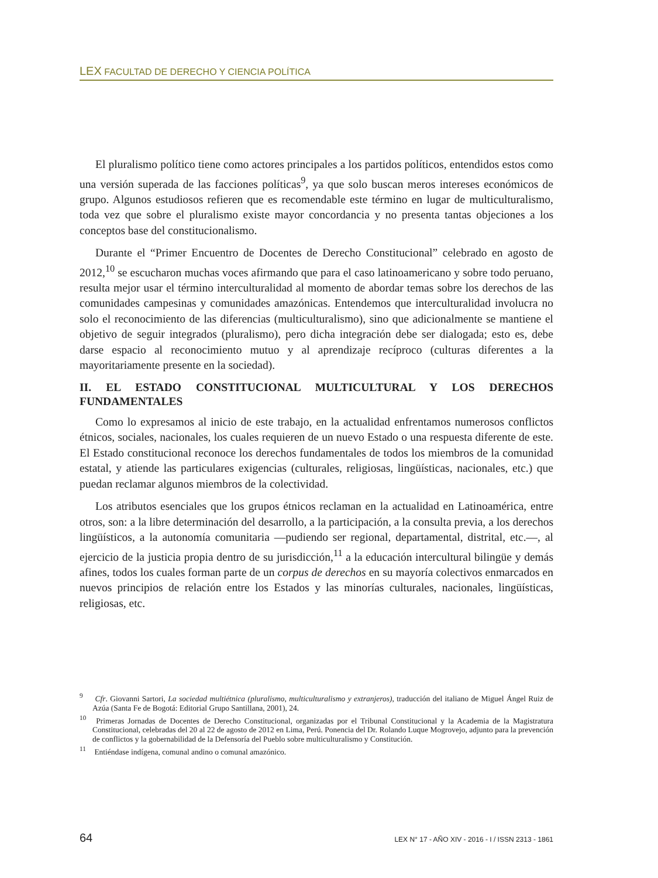LEX FACULTAD DE DERECHO Y CIENCIA POLÍTICA
El pluralismo político tiene como actores principales a los partidos políticos, entendidos estos como una versión superada de las facciones políticas<sup>9</sup>, ya que solo buscan meros intereses económicos de grupo. Algunos estudiosos refieren que es recomendable este término en lugar de multiculturalismo, toda vez que sobre el pluralismo existe mayor concordancia y no presenta tantas objeciones a los conceptos base del constitucionalismo.
Durante el “Primer Encuentro de Docentes de Derecho Constitucional” celebrado en agosto de 2012,<sup>10</sup> se escucharon muchas voces afirmando que para el caso latinoamericano y sobre todo peruano, resulta mejor usar el término interculturalidad al momento de abordar temas sobre los derechos de las comunidades campesinas y comunidades amazónicas. Entendemos que interculturalidad involucra no solo el reconocimiento de las diferencias (multiculturalismo), sino que adicionalmente se mantiene el objetivo de seguir integrados (pluralismo), pero dicha integración debe ser dialogada; esto es, debe darse espacio al reconocimiento mutuo y al aprendizaje recíproco (culturas diferentes a la mayoritariamente presente en la sociedad).
II. EL ESTADO CONSTITUCIONAL MULTICULTURAL Y LOS DERECHOS FUNDAMENTALES
Como lo expresamos al inicio de este trabajo, en la actualidad enfrentamos numerosos conflictos étnicos, sociales, nacionales, los cuales requieren de un nuevo Estado o una respuesta diferente de este. El Estado constitucional reconoce los derechos fundamentales de todos los miembros de la comunidad estatal, y atiende las particulares exigencias (culturales, religiosas, lingüísticas, nacionales, etc.) que puedan reclamar algunos miembros de la colectividad.
Los atributos esenciales que los grupos étnicos reclaman en la actualidad en Latinoamérica, entre otros, son: a la libre determinación del desarrollo, a la participación, a la consulta previa, a los derechos lingüísticos, a la autonomía comunitaria —pudiendo ser regional, departamental, distrital, etc.—, al ejercicio de la justicia propia dentro de su jurisdicción,<sup>11</sup> a la educación intercultural bilingüe y demás afines, todos los cuales forman parte de un corpus de derechos en su mayoría colectivos enmarcados en nuevos principios de relación entre los Estados y las minorías culturales, nacionales, lingüísticas, religiosas, etc.
<sup>9</sup> Cfr. Giovanni Sartori, La sociedad multiétnica (pluralismo, multiculturalismo y extranjeros), traducción del italiano de Miguel Ángel Ruiz de Azúa (Santa Fe de Bogotá: Editorial Grupo Santillana, 2001), 24.
<sup>10</sup> Primeras Jornadas de Docentes de Derecho Constitucional, organizadas por el Tribunal Constitucional y la Academia de la Magistratura Constitucional, celebradas del 20 al 22 de agosto de 2012 en Lima, Perú. Ponencia del Dr. Rolando Luque Mogrovejo, adjunto para la prevención de conflictos y la gobernabilidad de la Defensoría del Pueblo sobre multiculturalismo y Constitución.
<sup>11</sup> Entiéndase indígena, comunal andino o comunal amazónico.
64 LEX N° 17 - AÑO XIV - 2016 - I / ISSN 2313 - 1861